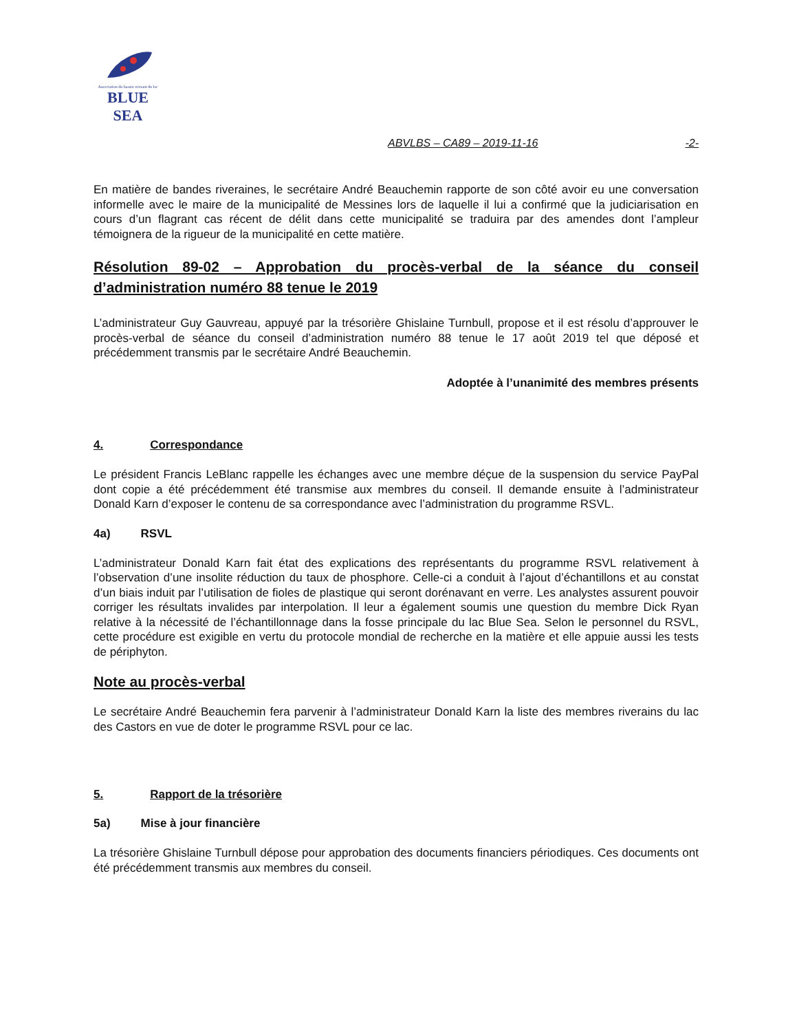Association du bassin versant du lac
BLUE SEA
ABVLBS – CA89 – 2019-11-16 -2-
En matière de bandes riveraines, le secrétaire André Beauchemin rapporte de son côté avoir eu une conversation informelle avec le maire de la municipalité de Messines lors de laquelle il lui a confirmé que la judiciarisation en cours d’un flagrant cas récent de délit dans cette municipalité se traduira par des amendes dont l’ampleur témoignera de la rigueur de la municipalité en cette matière.
Résolution 89-02 – Approbation du procès-verbal de la séance du conseil d’administration numéro 88 tenue le 2019
L’administrateur Guy Gauvreau, appuyé par la trésorière Ghislaine Turnbull, propose et il est résolu d’approuver le procès-verbal de séance du conseil d’administration numéro 88 tenue le 17 août 2019 tel que déposé et précédemment transmis par le secrétaire André Beauchemin.
Adoptée à l’unanimité des membres présents
4. Correspondance
Le président Francis LeBlanc rappelle les échanges avec une membre déçue de la suspension du service PayPal dont copie a été précédemment été transmise aux membres du conseil. Il demande ensuite à l’administrateur Donald Karn d’exposer le contenu de sa correspondance avec l’administration du programme RSVL.
4a) RSVL
L’administrateur Donald Karn fait état des explications des représentants du programme RSVL relativement à l’observation d’une insolite réduction du taux de phosphore. Celle-ci a conduit à l’ajout d’échantillons et au constat d’un biais induit par l’utilisation de fioles de plastique qui seront dorénavant en verre. Les analystes assurent pouvoir corriger les résultats invalides par interpolation. Il leur a également soumis une question du membre Dick Ryan relative à la nécessité de l’échantillonnage dans la fosse principale du lac Blue Sea. Selon le personnel du RSVL, cette procédure est exigible en vertu du protocole mondial de recherche en la matière et elle appuie aussi les tests de périphyton.
Note au procès-verbal
Le secrétaire André Beauchemin fera parvenir à l’administrateur Donald Karn la liste des membres riverains du lac des Castors en vue de doter le programme RSVL pour ce lac.
5. Rapport de la trésorière
5a) Mise à jour financière
La trésorière Ghislaine Turnbull dépose pour approbation des documents financiers périodiques. Ces documents ont été précédemment transmis aux membres du conseil.